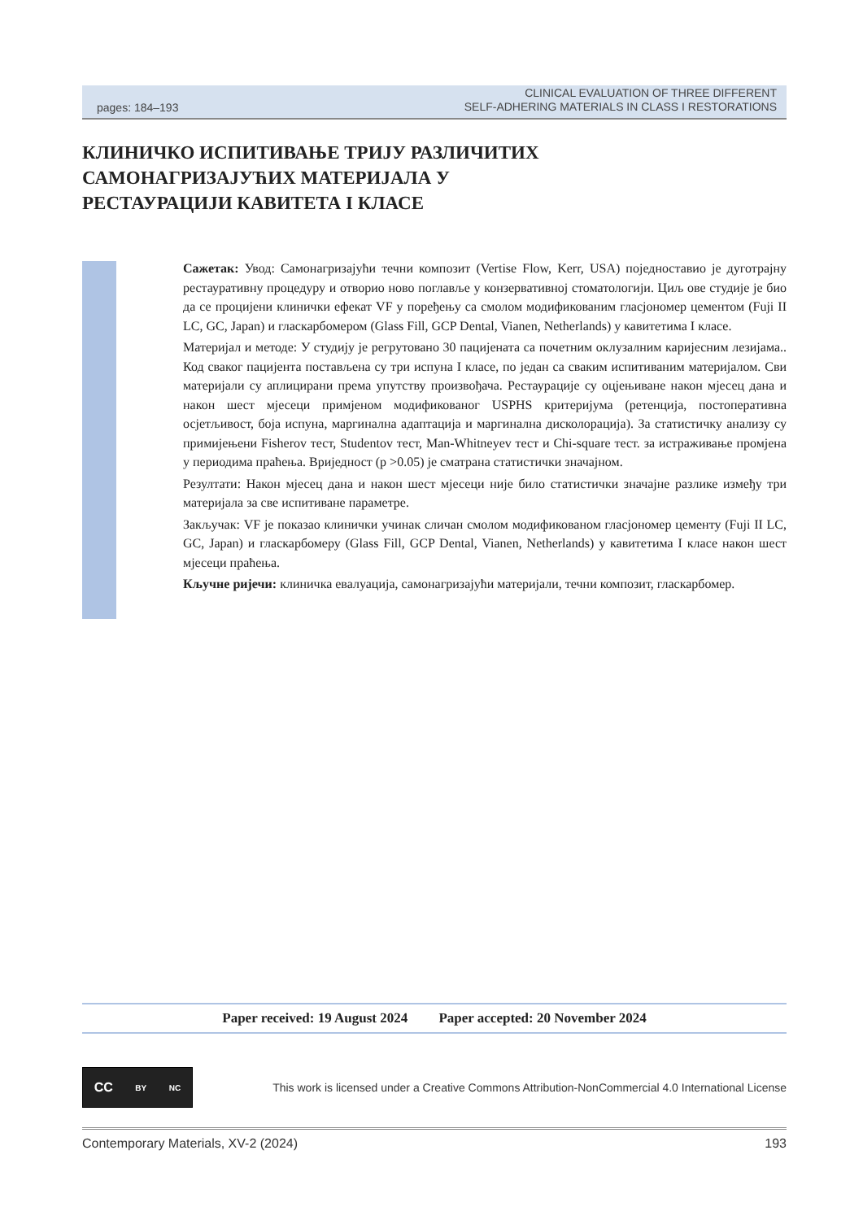pages: 184–193 CLINICAL EVALUATION OF THREE DIFFERENT
SELF-ADHERING MATERIALS IN CLASS I RESTORATIONS
КЛИНИЧКО ИСПИТИВАЊЕ ТРИЈУ РАЗЛИЧИТИХ
САМОНАГРИЗАЈУЋИХ МАТЕРИЈАЛА У
РЕСТАУРАЦИЈИ КАВИТЕТА I КЛАСЕ
Сажетак: Увод: Самонагризајући течни композит (Vertise Flow, Kerr, USA) поједноставио је дуготрајну рестауративну процедуру и отворио ново поглавље у конзервативној стоматологији. Циљ ове студије је био да се процијени клинички ефекат VF у поређењу са смолом модификованим гласјономер цементом (Fuji II LC, GC, Japan) и гласкарбомером (Glass Fill, GCP Dental, Vianen, Netherlands) у кавитетима I класе.
Материјал и методе: У студију је регрутовано 30 пацијената са почетним оклузалним каријесним лезијама.. Код сваког пацијента постављена су три испуна I класе, по један са сваким испитиваним материјалом. Сви материјали су аплицирани према упутству произвођача. Рестаурације су оцјењиване након мјесец дана и након шест мјесеци примјеном модификованог USPHS критеријума (ретенција, постоперативна осјетљивост, боја испуна, маргинална адаптација и маргинална дисколорација). За статистичку анализу су примијењени Fisherov тест, Studentov тест, Man-Whitneyev тест и Chi-square тест. за истраживање промјена у периодима праћења. Вриједност (p >0.05) је сматрана статистички значајном.
Резултати: Након мјесец дана и након шест мјесеци није било статистички значајне разлике између три материјала за све испитиване параметре.
Закључак: VF је показао клинички учинак сличан смолом модификованом гласјономер цементу (Fuji II LC, GC, Japan) и гласкарбомеру (Glass Fill, GCP Dental, Vianen, Netherlands) у кавитетима I класе након шест мјесеци праћења.
Кључне ријечи: клиничка евалуација, самонагризајући материјали, течни композит, гласкарбомер.
Paper received: 19 August 2024 Paper accepted: 20 November 2024
CC BY NC
This work is licensed under a Creative Commons Attribution-NonCommercial 4.0 International License
Contemporary Materials, XV-2 (2024) 193